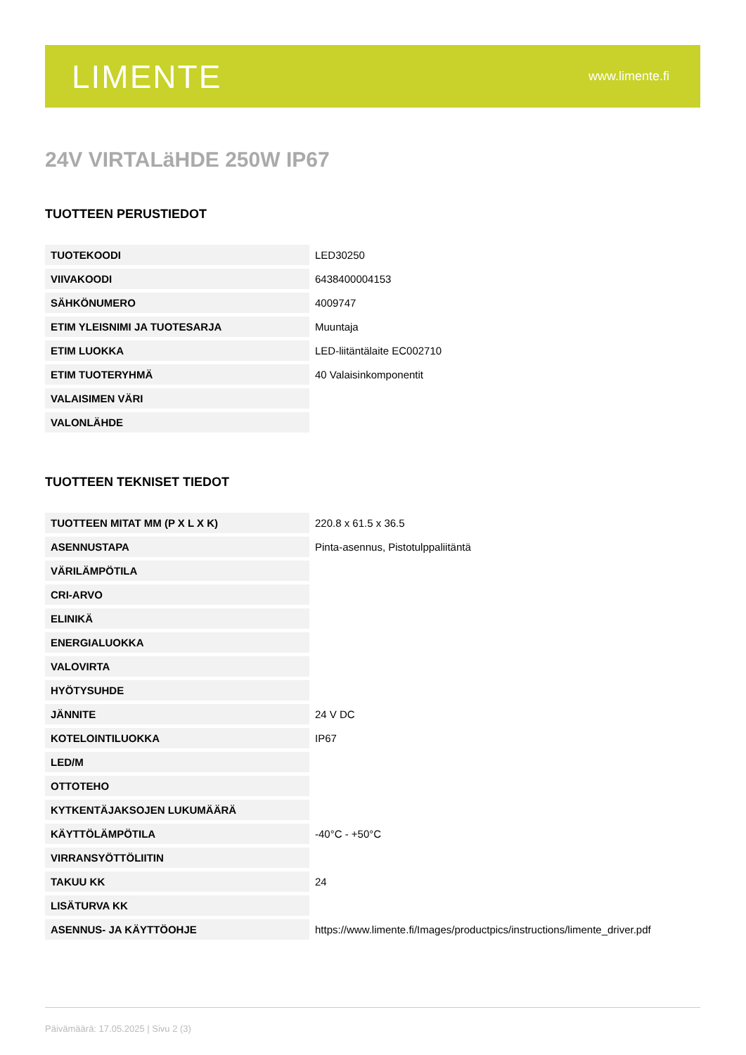LIMENTE
www.limente.fi
24V VIRTALäHDE 250W IP67
TUOTTEEN PERUSTIEDOT
| TUOTEKOODI | LED30250 |
| VIIVAKOODI | 6438400004153 |
| SÄHKÖNUMERO | 4009747 |
| ETIM YLEISNIMI JA TUOTESARJA | Muuntaja |
| ETIM LUOKKA | LED-liitäntälaite EC002710 |
| ETIM TUOTERYHMÄ | 40 Valaisinkomponentit |
| VALAISIMEN VÄRI | |
| VALONLÄHDE | |
TUOTTEEN TEKNISET TIEDOT
| TUOTTEEN MITAT MM (P X L X K) | 220.8 x 61.5 x 36.5 |
| ASENNUSTAPA | Pinta-asennus, Pistotulppaliitäntä |
| VÄRILÄMPÖTILA | |
| CRI-ARVO | |
| ELINIKÄ | |
| ENERGIALUOKKA | |
| VALOVIRTA | |
| HYÖTYSUHDE | |
| JÄNNITE | 24 V DC |
| KOTELOINTILUOKKA | IP67 |
| LED/M | |
| OTTOTEHO | |
| KYTKENTÄJAKSOJEN LUKUMÄÄRÄ | |
| KÄYTTÖLÄMPÖTILA | -40°C - +50°C |
| VIRRANSYÖTTÖLIITIN | |
| TAKUU KK | 24 |
| LISÄTURVA KK | |
| ASENNUS- JA KÄYTTÖOHJE | https://www.limente.fi/Images/productpics/instructions/limente_driver.pdf |
Päivämäärä: 17.05.2025 | Sivu 2 (3)